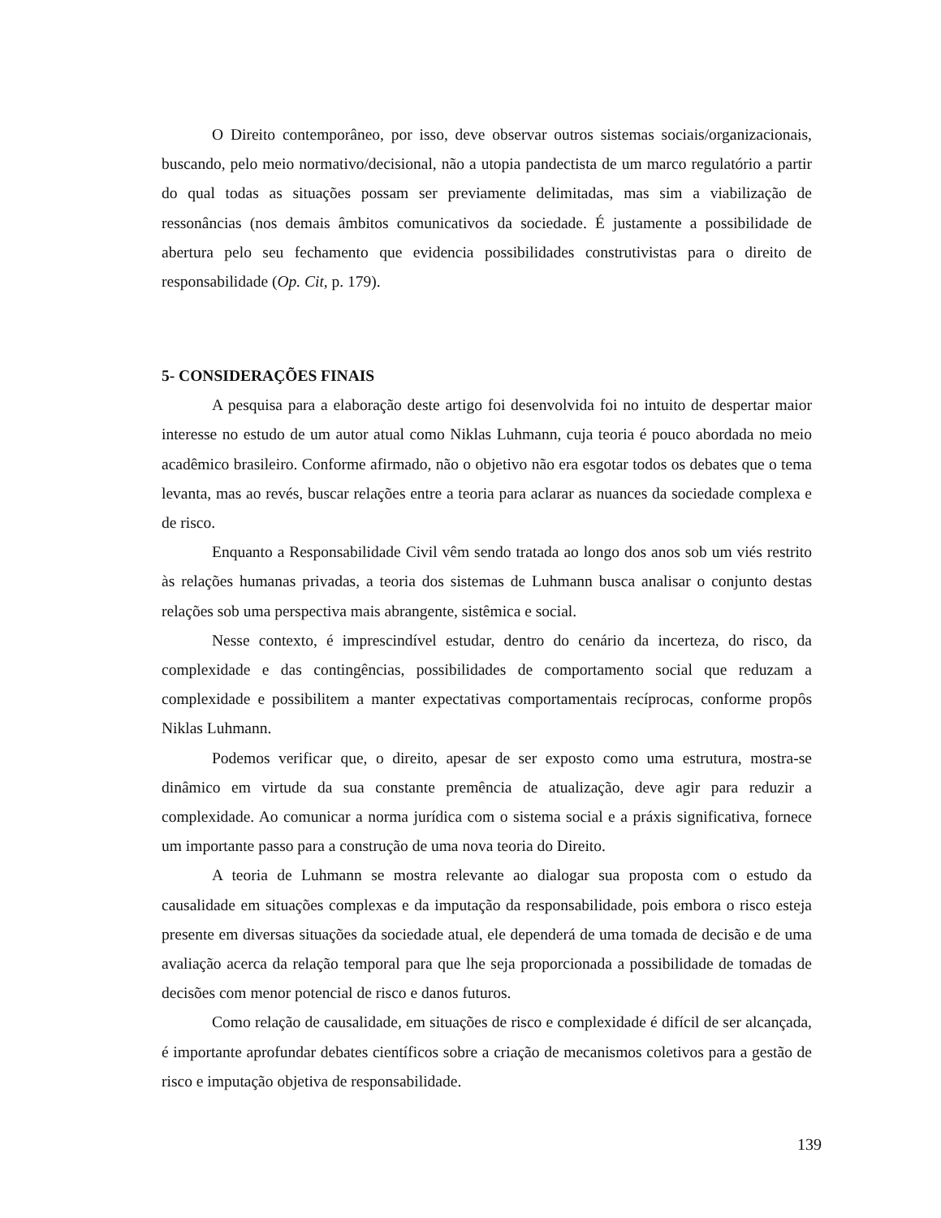O Direito contemporâneo, por isso, deve observar outros sistemas sociais/organizacionais, buscando, pelo meio normativo/decisional, não a utopia pandectista de um marco regulatório a partir do qual todas as situações possam ser previamente delimitadas, mas sim a viabilização de ressonâncias (nos demais âmbitos comunicativos da sociedade. É justamente a possibilidade de abertura pelo seu fechamento que evidencia possibilidades construtivistas para o direito de responsabilidade (Op. Cit, p. 179).
5- CONSIDERAÇÕES FINAIS
A pesquisa para a elaboração deste artigo foi desenvolvida foi no intuito de despertar maior interesse no estudo de um autor atual como Niklas Luhmann, cuja teoria é pouco abordada no meio acadêmico brasileiro. Conforme afirmado, não o objetivo não era esgotar todos os debates que o tema levanta, mas ao revés, buscar relações entre a teoria para aclarar as nuances da sociedade complexa e de risco.
Enquanto a Responsabilidade Civil vêm sendo tratada ao longo dos anos sob um viés restrito às relações humanas privadas, a teoria dos sistemas de Luhmann busca analisar o conjunto destas relações sob uma perspectiva mais abrangente, sistêmica e social.
Nesse contexto, é imprescindível estudar, dentro do cenário da incerteza, do risco, da complexidade e das contingências, possibilidades de comportamento social que reduzam a complexidade e possibilitem a manter expectativas comportamentais recíprocas, conforme propôs Niklas Luhmann.
Podemos verificar que, o direito, apesar de ser exposto como uma estrutura, mostra-se dinâmico em virtude da sua constante premência de atualização, deve agir para reduzir a complexidade. Ao comunicar a norma jurídica com o sistema social e a práxis significativa, fornece um importante passo para a construção de uma nova teoria do Direito.
A teoria de Luhmann se mostra relevante ao dialogar sua proposta com o estudo da causalidade em situações complexas e da imputação da responsabilidade, pois embora o risco esteja presente em diversas situações da sociedade atual, ele dependerá de uma tomada de decisão e de uma avaliação acerca da relação temporal para que lhe seja proporcionada a possibilidade de tomadas de decisões com menor potencial de risco e danos futuros.
Como relação de causalidade, em situações de risco e complexidade é difícil de ser alcançada, é importante aprofundar debates científicos sobre a criação de mecanismos coletivos para a gestão de risco e imputação objetiva de responsabilidade.
139